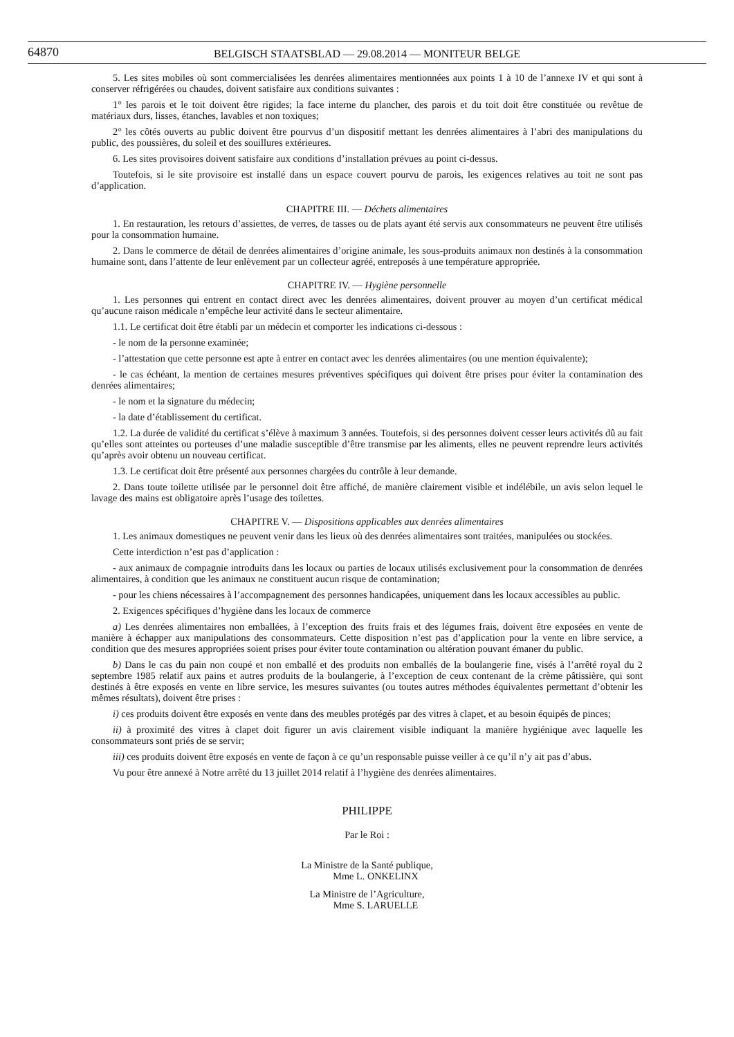64870 BELGISCH STAATSBLAD — 29.08.2014 — MONITEUR BELGE
5. Les sites mobiles où sont commercialisées les denrées alimentaires mentionnées aux points 1 à 10 de l’annexe IV et qui sont à conserver réfrigérées ou chaudes, doivent satisfaire aux conditions suivantes :
1° les parois et le toit doivent être rigides; la face interne du plancher, des parois et du toit doit être constituée ou revêtue de matériaux durs, lisses, étanches, lavables et non toxiques;
2° les côtés ouverts au public doivent être pourvus d’un dispositif mettant les denrées alimentaires à l’abri des manipulations du public, des poussières, du soleil et des souillures extérieures.
6. Les sites provisoires doivent satisfaire aux conditions d’installation prévues au point ci-dessus.
Toutefois, si le site provisoire est installé dans un espace couvert pourvu de parois, les exigences relatives au toit ne sont pas d’application.
CHAPITRE III. — Déchets alimentaires
1. En restauration, les retours d’assiettes, de verres, de tasses ou de plats ayant été servis aux consommateurs ne peuvent être utilisés pour la consommation humaine.
2. Dans le commerce de détail de denrées alimentaires d’origine animale, les sous-produits animaux non destinés à la consommation humaine sont, dans l’attente de leur enlèvement par un collecteur agréé, entreposés à une température appropriée.
CHAPITRE IV. — Hygiène personnelle
1. Les personnes qui entrent en contact direct avec les denrées alimentaires, doivent prouver au moyen d’un certificat médical qu’aucune raison médicale n’empêche leur activité dans le secteur alimentaire.
1.1. Le certificat doit être établi par un médecin et comporter les indications ci-dessous :
- le nom de la personne examinée;
- l’attestation que cette personne est apte à entrer en contact avec les denrées alimentaires (ou une mention équivalente);
- le cas échéant, la mention de certaines mesures préventives spécifiques qui doivent être prises pour éviter la contamination des denrées alimentaires;
- le nom et la signature du médecin;
- la date d’établissement du certificat.
1.2. La durée de validité du certificat s’élève à maximum 3 années. Toutefois, si des personnes doivent cesser leurs activités dû au fait qu’elles sont atteintes ou porteuses d’une maladie susceptible d’être transmise par les aliments, elles ne peuvent reprendre leurs activités qu’après avoir obtenu un nouveau certificat.
1.3. Le certificat doit être présenté aux personnes chargées du contrôle à leur demande.
2. Dans toute toilette utilisée par le personnel doit être affiché, de manière clairement visible et indélébile, un avis selon lequel le lavage des mains est obligatoire après l’usage des toilettes.
CHAPITRE V. — Dispositions applicables aux denrées alimentaires
1. Les animaux domestiques ne peuvent venir dans les lieux où des denrées alimentaires sont traitées, manipulées ou stockées.
Cette interdiction n’est pas d’application :
- aux animaux de compagnie introduits dans les locaux ou parties de locaux utilisés exclusivement pour la consommation de denrées alimentaires, à condition que les animaux ne constituent aucun risque de contamination;
- pour les chiens nécessaires à l’accompagnement des personnes handicapées, uniquement dans les locaux accessibles au public.
2. Exigences spécifiques d’hygiène dans les locaux de commerce
a) Les denrées alimentaires non emballées, à l’exception des fruits frais et des légumes frais, doivent être exposées en vente de manière à échapper aux manipulations des consommateurs. Cette disposition n’est pas d’application pour la vente en libre service, a condition que des mesures appropriées soient prises pour éviter toute contamination ou altération pouvant émaner du public.
b) Dans le cas du pain non coupé et non emballé et des produits non emballés de la boulangerie fine, visés à l’arrêté royal du 2 septembre 1985 relatif aux pains et autres produits de la boulangerie, à l’exception de ceux contenant de la crème pâtissière, qui sont destinés à être exposés en vente en libre service, les mesures suivantes (ou toutes autres méthodes équivalentes permettant d’obtenir les mêmes résultats), doivent être prises :
i) ces produits doivent être exposés en vente dans des meubles protégés par des vitres à clapet, et au besoin équipés de pinces;
ii) à proximité des vitres à clapet doit figurer un avis clairement visible indiquant la manière hygiénique avec laquelle les consommateurs sont priés de se servir;
iii) ces produits doivent être exposés en vente de façon à ce qu’un responsable puisse veiller à ce qu’il n’y ait pas d’abus.
Vu pour être annexé à Notre arrêté du 13 juillet 2014 relatif à l’hygiène des denrées alimentaires.
PHILIPPE
Par le Roi :
La Ministre de la Santé publique,
Mme L. ONKELINX
La Ministre de l’Agriculture,
Mme S. LARUELLE